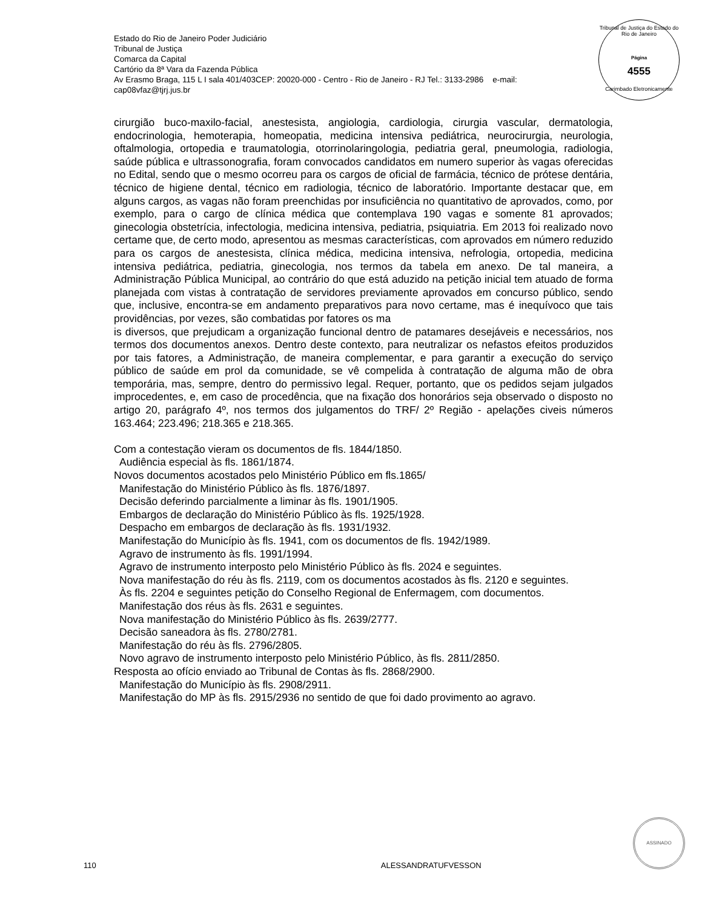Estado do Rio de Janeiro Poder Judiciário
Tribunal de Justiça
Comarca da Capital
Cartório da 8ª Vara da Fazenda Pública
Av Erasmo Braga, 115 L I sala 401/403CEP: 20020-000 - Centro - Rio de Janeiro - RJ Tel.: 3133-2986 e-mail:
cap08vfaz@tjrj.jus.br
Tribunal de Justiça do Estado do Rio de Janeiro
Página
4555
Carimbado Eletronicamente
cirurgião buco-maxilo-facial, anestesista, angiologia, cardiologia, cirurgia vascular, dermatologia, endocrinologia, hemoterapia, homeopatia, medicina intensiva pediátrica, neurocirurgia, neurologia, oftalmologia, ortopedia e traumatologia, otorrinolaringologia, pediatria geral, pneumologia, radiologia, saúde pública e ultrassonografia, foram convocados candidatos em numero superior às vagas oferecidas no Edital, sendo que o mesmo ocorreu para os cargos de oficial de farmácia, técnico de prótese dentária, técnico de higiene dental, técnico em radiologia, técnico de laboratório. Importante destacar que, em alguns cargos, as vagas não foram preenchidas por insuficiência no quantitativo de aprovados, como, por exemplo, para o cargo de clínica médica que contemplava 190 vagas e somente 81 aprovados; ginecologia obstetrícia, infectologia, medicina intensiva, pediatria, psiquiatria. Em 2013 foi realizado novo certame que, de certo modo, apresentou as mesmas características, com aprovados em número reduzido para os cargos de anestesista, clínica médica, medicina intensiva, nefrologia, ortopedia, medicina intensiva pediátrica, pediatria, ginecologia, nos termos da tabela em anexo. De tal maneira, a Administração Pública Municipal, ao contrário do que está aduzido na petição inicial tem atuado de forma planejada com vistas à contratação de servidores previamente aprovados em concurso público, sendo que, inclusive, encontra-se em andamento preparativos para novo certame, mas é inequívoco que tais providências, por vezes, são combatidas por fatores os ma
is diversos, que prejudicam a organização funcional dentro de patamares desejáveis e necessários, nos termos dos documentos anexos. Dentro deste contexto, para neutralizar os nefastos efeitos produzidos por tais fatores, a Administração, de maneira complementar, e para garantir a execução do serviço público de saúde em prol da comunidade, se vê compelida à contratação de alguma mão de obra temporária, mas, sempre, dentro do permissivo legal. Requer, portanto, que os pedidos sejam julgados improcedentes, e, em caso de procedência, que na fixação dos honorários seja observado o disposto no artigo 20, parágrafo 4º, nos termos dos julgamentos do TRF/ 2º Região - apelações civeis números 163.464; 223.496; 218.365 e 218.365.
Com a contestação vieram os documentos de fls. 1844/1850.
Audiência especial às fls. 1861/1874.
Novos documentos acostados pelo Ministério Público em fls.1865/
Manifestação do Ministério Público às fls. 1876/1897.
Decisão deferindo parcialmente a liminar às fls. 1901/1905.
Embargos de declaração do Ministério Público às fls. 1925/1928.
Despacho em embargos de declaração às fls. 1931/1932.
Manifestação do Município às fls. 1941, com os documentos de fls. 1942/1989.
Agravo de instrumento às fls. 1991/1994.
Agravo de instrumento interposto pelo Ministério Público às fls. 2024 e seguintes.
Nova manifestação do réu às fls. 2119, com os documentos acostados às fls. 2120 e seguintes.
Às fls. 2204 e seguintes petição do Conselho Regional de Enfermagem, com documentos.
Manifestação dos réus às fls. 2631 e seguintes.
Nova manifestação do Ministério Público às fls. 2639/2777.
Decisão saneadora às fls. 2780/2781.
Manifestação do réu às fls. 2796/2805.
Novo agravo de instrumento interposto pelo Ministério Público, às fls. 2811/2850.
Resposta ao ofício enviado ao Tribunal de Contas às fls. 2868/2900.
Manifestação do Município às fls. 2908/2911.
Manifestação do MP às fls. 2915/2936 no sentido de que foi dado provimento ao agravo.
110 ALESSANDRATUFVESSON
ASSINADO